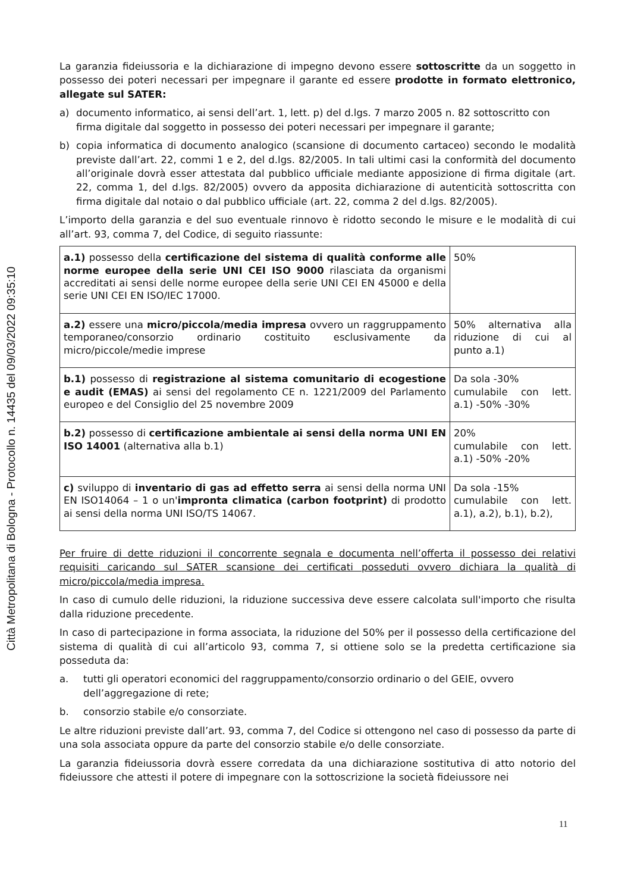Città Metropolitana di Bologna - Protocollo n. 14435 del 09/03/2022 09:35:10
La garanzia fideiussoria e la dichiarazione di impegno devono essere sottoscritte da un soggetto in possesso dei poteri necessari per impegnare il garante ed essere prodotte in formato elettronico, allegate sul SATER:
a) documento informatico, ai sensi dell’art. 1, lett. p) del d.lgs. 7 marzo 2005 n. 82 sottoscritto con firma digitale dal soggetto in possesso dei poteri necessari per impegnare il garante;
b) copia informatica di documento analogico (scansione di documento cartaceo) secondo le modalità previste dall’art. 22, commi 1 e 2, del d.lgs. 82/2005. In tali ultimi casi la conformità del documento all’originale dovrà esser attestata dal pubblico ufficiale mediante apposizione di firma digitale (art. 22, comma 1, del d.lgs. 82/2005) ovvero da apposita dichiarazione di autenticità sottoscritta con firma digitale dal notaio o dal pubblico ufficiale (art. 22, comma 2 del d.lgs. 82/2005).
L’importo della garanzia e del suo eventuale rinnovo è ridotto secondo le misure e le modalità di cui all’art. 93, comma 7, del Codice, di seguito riassunte:
| a.1) possesso della certificazione del sistema di qualità conforme alle norme europee della serie UNI CEI ISO 9000 rilasciata da organismi accreditati ai sensi delle norme europee della serie UNI CEI EN 45000 e della serie UNI CEI EN ISO/IEC 17000. | 50% |
| a.2) essere una micro/piccola/media impresa ovvero un raggruppamento temporaneo/consorzio ordinario costituito esclusivamente da micro/piccole/medie imprese | 50% alternativa alla riduzione di cui al punto a.1) |
| b.1) possesso di registrazione al sistema comunitario di ecogestione e audit (EMAS) ai sensi del regolamento CE n. 1221/2009 del Parlamento europeo e del Consiglio del 25 novembre 2009 | Da sola -30% cumulabile con lett. a.1) -50% -30% |
| b.2) possesso di certificazione ambientale ai sensi della norma UNI EN ISO 14001 (alternativa alla b.1) | 20% cumulabile con lett. a.1) -50% -20% |
| c) sviluppo di inventario di gas ad effetto serra ai sensi della norma UNI EN ISO14064 – 1 o un' impronta climatica (carbon footprint) di prodotto ai sensi della norma UNI ISO/TS 14067. | Da sola -15% cumulabile con lett. a.1), a.2), b.1), b.2), |
Per fruire di dette riduzioni il concorrente segnala e documenta nell’offerta il possesso dei relativi requisiti caricando sul SATER scansione dei certificati posseduti ovvero dichiara la qualità di micro/piccola/media impresa.
In caso di cumulo delle riduzioni, la riduzione successiva deve essere calcolata sull'importo che risulta dalla riduzione precedente.
In caso di partecipazione in forma associata, la riduzione del 50% per il possesso della certificazione del sistema di qualità di cui all’articolo 93, comma 7, si ottiene solo se la predetta certificazione sia posseduta da:
a. tutti gli operatori economici del raggruppamento/consorzio ordinario o del GEIE, ovvero dell’aggregazione di rete;
b. consorzio stabile e/o consorziate.
Le altre riduzioni previste dall’art. 93, comma 7, del Codice si ottengono nel caso di possesso da parte di una sola associata oppure da parte del consorzio stabile e/o delle consorziate.
La garanzia fideiussoria dovrà essere corredata da una dichiarazione sostitutiva di atto notorio del fideiussore che attesti il potere di impegnare con la sottoscrizione la società fideiussore nei
11